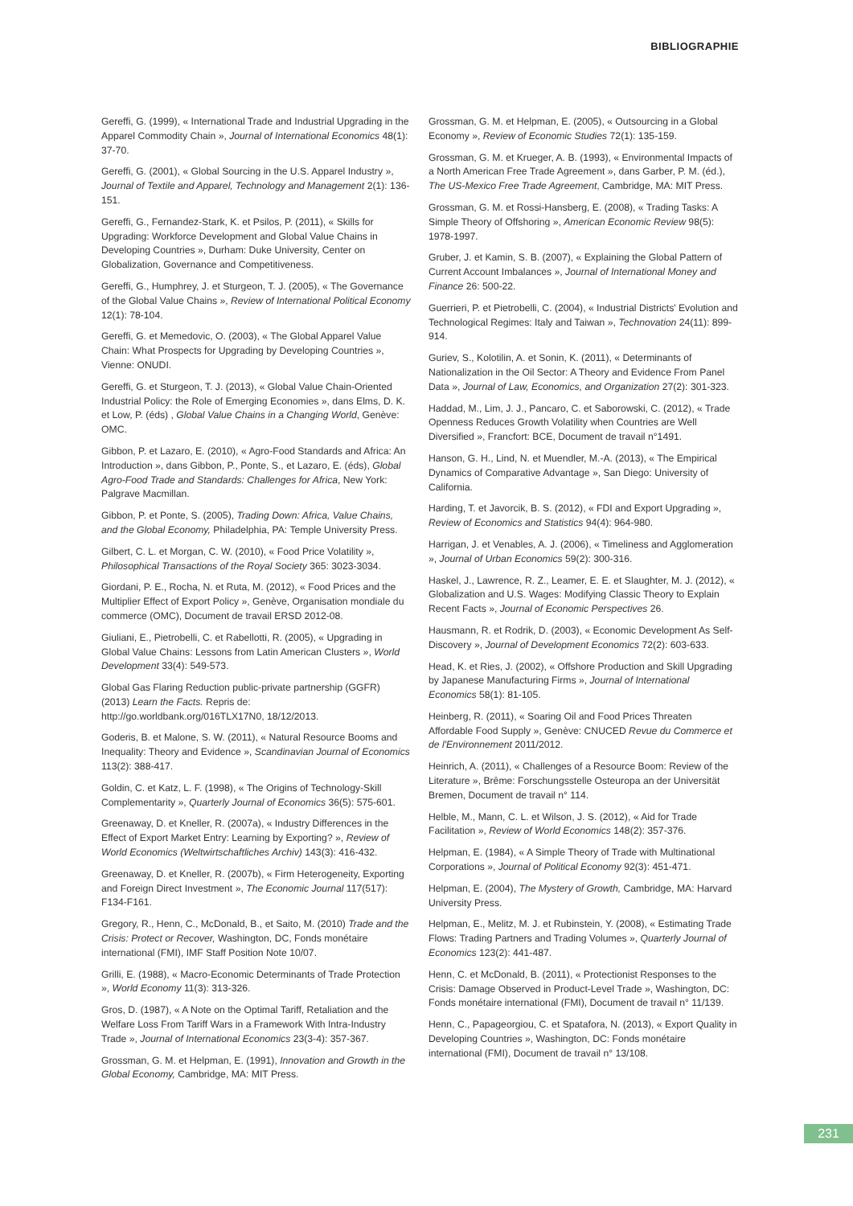BIBLIOGRAPHIE
Gereffi, G. (1999), « International Trade and Industrial Upgrading in the Apparel Commodity Chain », Journal of International Economics 48(1): 37-70.
Gereffi, G. (2001), « Global Sourcing in the U.S. Apparel Industry », Journal of Textile and Apparel, Technology and Management 2(1): 136-151.
Gereffi, G., Fernandez-Stark, K. et Psilos, P. (2011), « Skills for Upgrading: Workforce Development and Global Value Chains in Developing Countries », Durham: Duke University, Center on Globalization, Governance and Competitiveness.
Gereffi, G., Humphrey, J. et Sturgeon, T. J. (2005), « The Governance of the Global Value Chains », Review of International Political Economy 12(1): 78-104.
Gereffi, G. et Memedovic, O. (2003), « The Global Apparel Value Chain: What Prospects for Upgrading by Developing Countries », Vienne: ONUDI.
Gereffi, G. et Sturgeon, T. J. (2013), « Global Value Chain-Oriented Industrial Policy: the Role of Emerging Economies », dans Elms, D. K. et Low, P. (éds) , Global Value Chains in a Changing World, Genève: OMC.
Gibbon, P. et Lazaro, E. (2010), « Agro-Food Standards and Africa: An Introduction », dans Gibbon, P., Ponte, S., et Lazaro, E. (éds), Global Agro-Food Trade and Standards: Challenges for Africa, New York: Palgrave Macmillan.
Gibbon, P. et Ponte, S. (2005), Trading Down: Africa, Value Chains, and the Global Economy, Philadelphia, PA: Temple University Press.
Gilbert, C. L. et Morgan, C. W. (2010), « Food Price Volatility », Philosophical Transactions of the Royal Society 365: 3023-3034.
Giordani, P. E., Rocha, N. et Ruta, M. (2012), « Food Prices and the Multiplier Effect of Export Policy », Genève, Organisation mondiale du commerce (OMC), Document de travail ERSD 2012-08.
Giuliani, E., Pietrobelli, C. et Rabellotti, R. (2005), « Upgrading in Global Value Chains: Lessons from Latin American Clusters », World Development 33(4): 549-573.
Global Gas Flaring Reduction public-private partnership (GGFR) (2013) Learn the Facts. Repris de: http://go.worldbank.org/016TLX17N0, 18/12/2013.
Goderis, B. et Malone, S. W. (2011), « Natural Resource Booms and Inequality: Theory and Evidence », Scandinavian Journal of Economics 113(2): 388-417.
Goldin, C. et Katz, L. F. (1998), « The Origins of Technology-Skill Complementarity », Quarterly Journal of Economics 36(5): 575-601.
Greenaway, D. et Kneller, R. (2007a), « Industry Differences in the Effect of Export Market Entry: Learning by Exporting? », Review of World Economics (Weltwirtschaftliches Archiv) 143(3): 416-432.
Greenaway, D. et Kneller, R. (2007b), « Firm Heterogeneity, Exporting and Foreign Direct Investment », The Economic Journal 117(517): F134-F161.
Gregory, R., Henn, C., McDonald, B., et Saito, M. (2010) Trade and the Crisis: Protect or Recover, Washington, DC, Fonds monétaire international (FMI), IMF Staff Position Note 10/07.
Grilli, E. (1988), « Macro-Economic Determinants of Trade Protection », World Economy 11(3): 313-326.
Gros, D. (1987), « A Note on the Optimal Tariff, Retaliation and the Welfare Loss From Tariff Wars in a Framework With Intra-Industry Trade », Journal of International Economics 23(3-4): 357-367.
Grossman, G. M. et Helpman, E. (1991), Innovation and Growth in the Global Economy, Cambridge, MA: MIT Press.
Grossman, G. M. et Helpman, E. (2005), « Outsourcing in a Global Economy », Review of Economic Studies 72(1): 135-159.
Grossman, G. M. et Krueger, A. B. (1993), « Environmental Impacts of a North American Free Trade Agreement », dans Garber, P. M. (éd.), The US-Mexico Free Trade Agreement, Cambridge, MA: MIT Press.
Grossman, G. M. et Rossi-Hansberg, E. (2008), « Trading Tasks: A Simple Theory of Offshoring », American Economic Review 98(5): 1978-1997.
Gruber, J. et Kamin, S. B. (2007), « Explaining the Global Pattern of Current Account Imbalances », Journal of International Money and Finance 26: 500-22.
Guerrieri, P. et Pietrobelli, C. (2004), « Industrial Districts' Evolution and Technological Regimes: Italy and Taiwan », Technovation 24(11): 899-914.
Guriev, S., Kolotilin, A. et Sonin, K. (2011), « Determinants of Nationalization in the Oil Sector: A Theory and Evidence From Panel Data », Journal of Law, Economics, and Organization 27(2): 301-323.
Haddad, M., Lim, J. J., Pancaro, C. et Saborowski, C. (2012), « Trade Openness Reduces Growth Volatility when Countries are Well Diversified », Francfort: BCE, Document de travail n°1491.
Hanson, G. H., Lind, N. et Muendler, M.-A. (2013), « The Empirical Dynamics of Comparative Advantage », San Diego: University of California.
Harding, T. et Javorcik, B. S. (2012), « FDI and Export Upgrading », Review of Economics and Statistics 94(4): 964-980.
Harrigan, J. et Venables, A. J. (2006), « Timeliness and Agglomeration », Journal of Urban Economics 59(2): 300-316.
Haskel, J., Lawrence, R. Z., Leamer, E. E. et Slaughter, M. J. (2012), « Globalization and U.S. Wages: Modifying Classic Theory to Explain Recent Facts », Journal of Economic Perspectives 26.
Hausmann, R. et Rodrik, D. (2003), « Economic Development As Self-Discovery », Journal of Development Economics 72(2): 603-633.
Head, K. et Ries, J. (2002), « Offshore Production and Skill Upgrading by Japanese Manufacturing Firms », Journal of International Economics 58(1): 81-105.
Heinberg, R. (2011), « Soaring Oil and Food Prices Threaten Affordable Food Supply », Genève: CNUCED Revue du Commerce et de l'Environnement 2011/2012.
Heinrich, A. (2011), « Challenges of a Resource Boom: Review of the Literature », Brême: Forschungsstelle Osteuropa an der Universität Bremen, Document de travail n° 114.
Helble, M., Mann, C. L. et Wilson, J. S. (2012), « Aid for Trade Facilitation », Review of World Economics 148(2): 357-376.
Helpman, E. (1984), « A Simple Theory of Trade with Multinational Corporations », Journal of Political Economy 92(3): 451-471.
Helpman, E. (2004), The Mystery of Growth, Cambridge, MA: Harvard University Press.
Helpman, E., Melitz, M. J. et Rubinstein, Y. (2008), « Estimating Trade Flows: Trading Partners and Trading Volumes », Quarterly Journal of Economics 123(2): 441-487.
Henn, C. et McDonald, B. (2011), « Protectionist Responses to the Crisis: Damage Observed in Product-Level Trade », Washington, DC: Fonds monétaire international (FMI), Document de travail n° 11/139.
Henn, C., Papageorgiou, C. et Spatafora, N. (2013), « Export Quality in Developing Countries », Washington, DC: Fonds monétaire international (FMI), Document de travail n° 13/108.
231